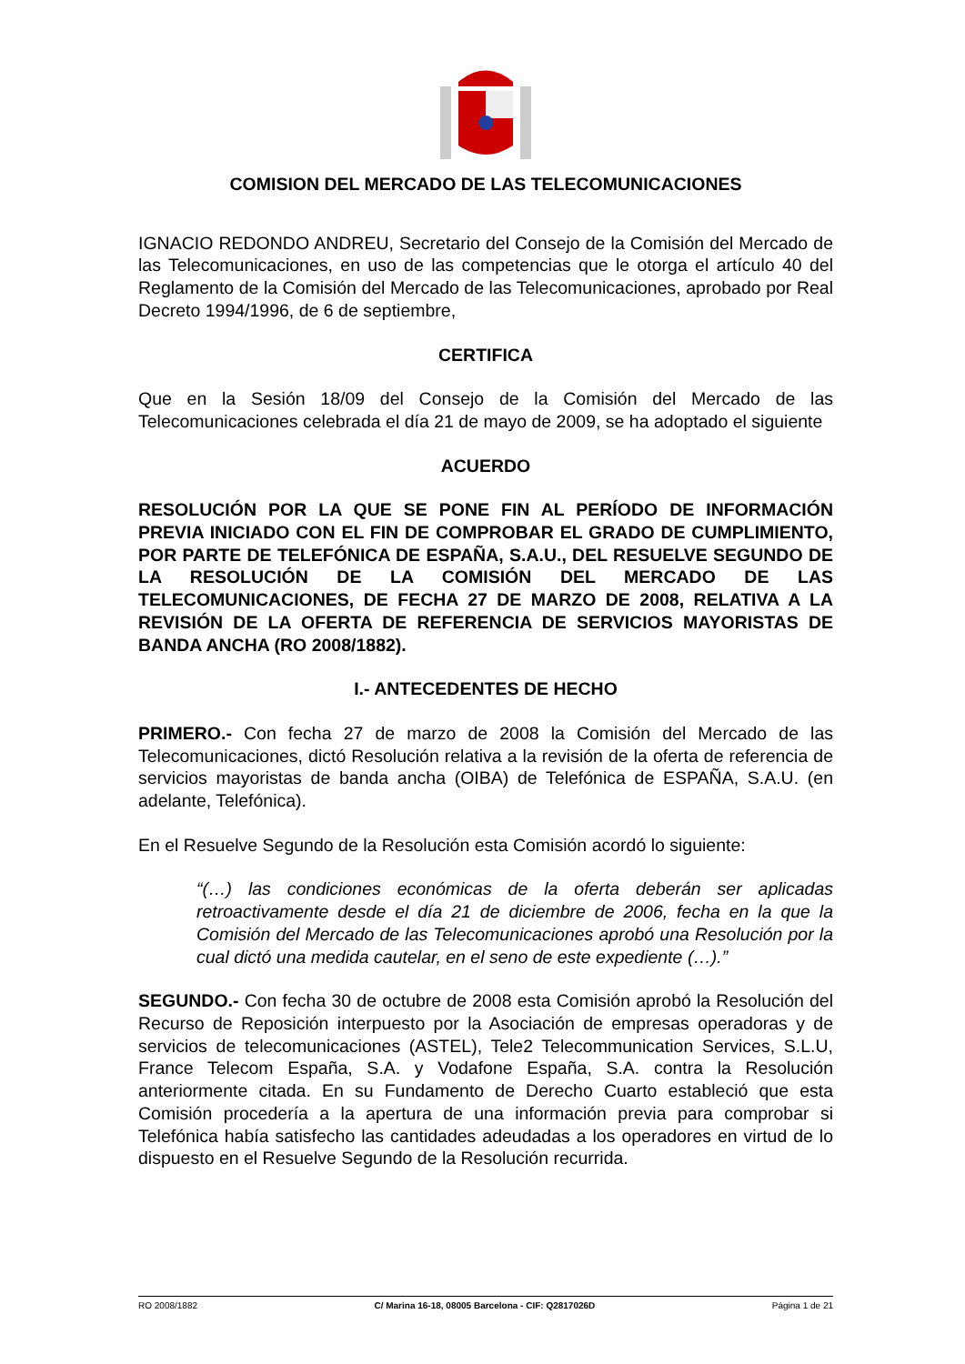COMISION DEL MERCADO DE LAS TELECOMUNICACIONES
IGNACIO REDONDO ANDREU, Secretario del Consejo de la Comisión del Mercado de las Telecomunicaciones, en uso de las competencias que le otorga el artículo 40 del Reglamento de la Comisión del Mercado de las Telecomunicaciones, aprobado por Real Decreto 1994/1996, de 6 de septiembre,
CERTIFICA
Que en la Sesión 18/09 del Consejo de la Comisión del Mercado de las Telecomunicaciones celebrada el día 21 de mayo de 2009, se ha adoptado el siguiente
ACUERDO
RESOLUCIÓN POR LA QUE SE PONE FIN AL PERÍODO DE INFORMACIÓN PREVIA INICIADO CON EL FIN DE COMPROBAR EL GRADO DE CUMPLIMIENTO, POR PARTE DE TELEFÓNICA DE ESPAÑA, S.A.U., DEL RESUELVE SEGUNDO DE LA RESOLUCIÓN DE LA COMISIÓN DEL MERCADO DE LAS TELECOMUNICACIONES, DE FECHA 27 DE MARZO DE 2008, RELATIVA A LA REVISIÓN DE LA OFERTA DE REFERENCIA DE SERVICIOS MAYORISTAS DE BANDA ANCHA (RO 2008/1882).
I.- ANTECEDENTES DE HECHO
PRIMERO.- Con fecha 27 de marzo de 2008 la Comisión del Mercado de las Telecomunicaciones, dictó Resolución relativa a la revisión de la oferta de referencia de servicios mayoristas de banda ancha (OIBA) de Telefónica de ESPAÑA, S.A.U. (en adelante, Telefónica).
En el Resuelve Segundo de la Resolución esta Comisión acordó lo siguiente:
“(…) las condiciones económicas de la oferta deberán ser aplicadas retroactivamente desde el día 21 de diciembre de 2006, fecha en la que la Comisión del Mercado de las Telecomunicaciones aprobó una Resolución por la cual dictó una medida cautelar, en el seno de este expediente (…).”
SEGUNDO.- Con fecha 30 de octubre de 2008 esta Comisión aprobó la Resolución del Recurso de Reposición interpuesto por la Asociación de empresas operadoras y de servicios de telecomunicaciones (ASTEL), Tele2 Telecommunication Services, S.L.U, France Telecom España, S.A. y Vodafone España, S.A. contra la Resolución anteriormente citada. En su Fundamento de Derecho Cuarto estableció que esta Comisión procedería a la apertura de una información previa para comprobar si Telefónica había satisfecho las cantidades adeudadas a los operadores en virtud de lo dispuesto en el Resuelve Segundo de la Resolución recurrida.
RO 2008/1882 C/ Marina 16-18, 08005 Barcelona - CIF: Q2817026D Página 1 de 21